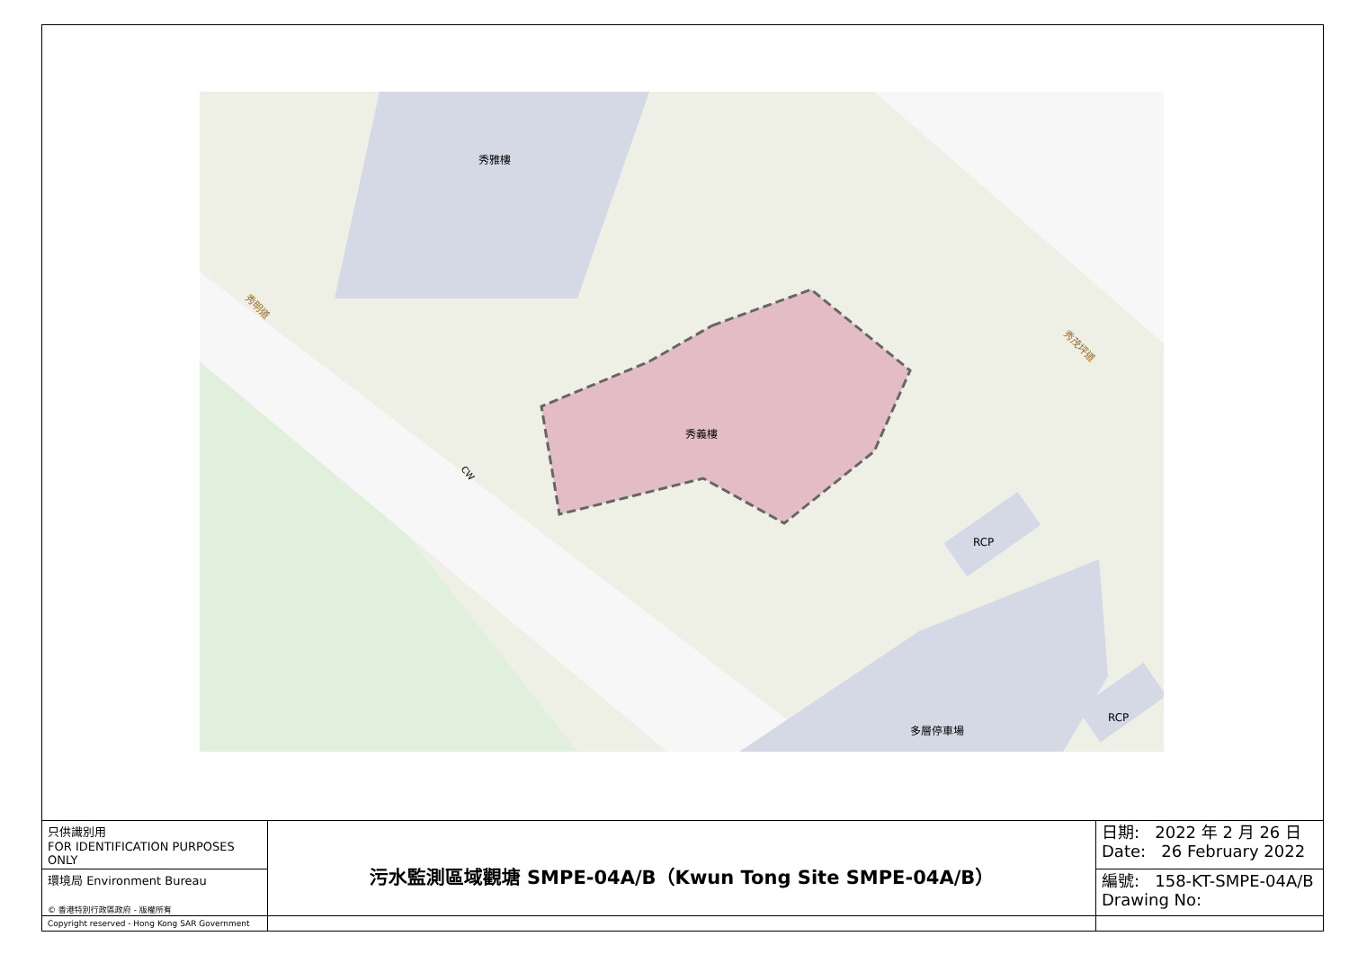秀雅樓
秀義樓
RCP
RCP
多層停車場
秀明道
秀茂坪道
CW
| 只供識別用 FOR IDENTIFICATION PURPOSES ONLY | 污水監測區域觀塘 SMPE-04A/B（Kwun Tong Site SMPE-04A/B） | 日期: 2022 年 2 月 26 日 Date: 26 February 2022 |
| 環境局 Environment Bureau © 香港特別行政區政府 - 版權所有 Copyright reserved - Hong Kong SAR Government | | 編號: 158-KT-SMPE-04A/B Drawing No: |